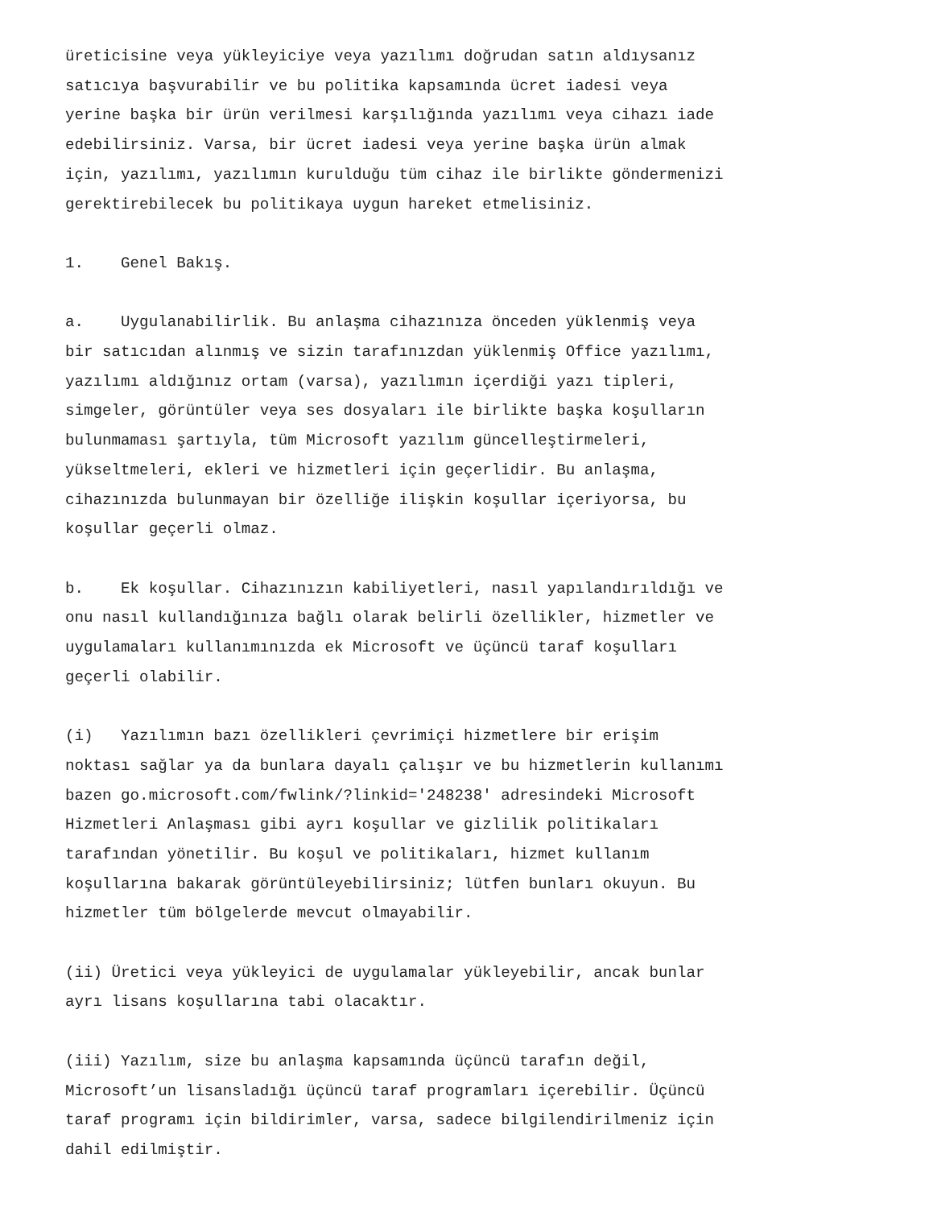üreticisine veya yükleyiciye veya yazılımı doğrudan satın aldıysanız satıcıya başvurabilir ve bu politika kapsamında ücret iadesi veya yerine başka bir ürün verilmesi karşılığında yazılımı veya cihazı iade edebilirsiniz. Varsa, bir ücret iadesi veya yerine başka ürün almak için, yazılımı, yazılımın kurulduğu tüm cihaz ile birlikte göndermenizi gerektirebilecek bu politikaya uygun hareket etmelisiniz.
1. Genel Bakış.
a. Uygulanabilirlik. Bu anlaşma cihazınıza önceden yüklenmiş veya bir satıcıdan alınmış ve sizin tarafınızdan yüklenmiş Office yazılımı, yazılımı aldığınız ortam (varsa), yazılımın içerdiği yazı tipleri, simgeler, görüntüler veya ses dosyaları ile birlikte başka koşulların bulunmaması şartıyla, tüm Microsoft yazılım güncelleştirmeleri, yükseltmeleri, ekleri ve hizmetleri için geçerlidir. Bu anlaşma, cihazınızda bulunmayan bir özelliğe ilişkin koşullar içeriyorsa, bu koşullar geçerli olmaz.
b. Ek koşullar. Cihazınızın kabiliyetleri, nasıl yapılandırıldığı ve onu nasıl kullandığınıza bağlı olarak belirli özellikler, hizmetler ve uygulamaları kullanımınızda ek Microsoft ve üçüncü taraf koşulları geçerli olabilir.
(i) Yazılımın bazı özellikleri çevrimiçi hizmetlere bir erişim noktası sağlar ya da bunlara dayalı çalışır ve bu hizmetlerin kullanımı bazen go.microsoft.com/fwlink/?linkid='248238' adresindeki Microsoft Hizmetleri Anlaşması gibi ayrı koşullar ve gizlilik politikaları tarafından yönetilir. Bu koşul ve politikaları, hizmet kullanım koşullarına bakarak görüntüleyebilirsiniz; lütfen bunları okuyun. Bu hizmetler tüm bölgelerde mevcut olmayabilir.
(ii) Üretici veya yükleyici de uygulamalar yükleyebilir, ancak bunlar ayrı lisans koşullarına tabi olacaktır.
(iii) Yazılım, size bu anlaşma kapsamında üçüncü tarafın değil, Microsoft’un lisansladığı üçüncü taraf programları içerebilir. Üçüncü taraf programı için bildirimler, varsa, sadece bilgilendirilmeniz için dahil edilmiştir.